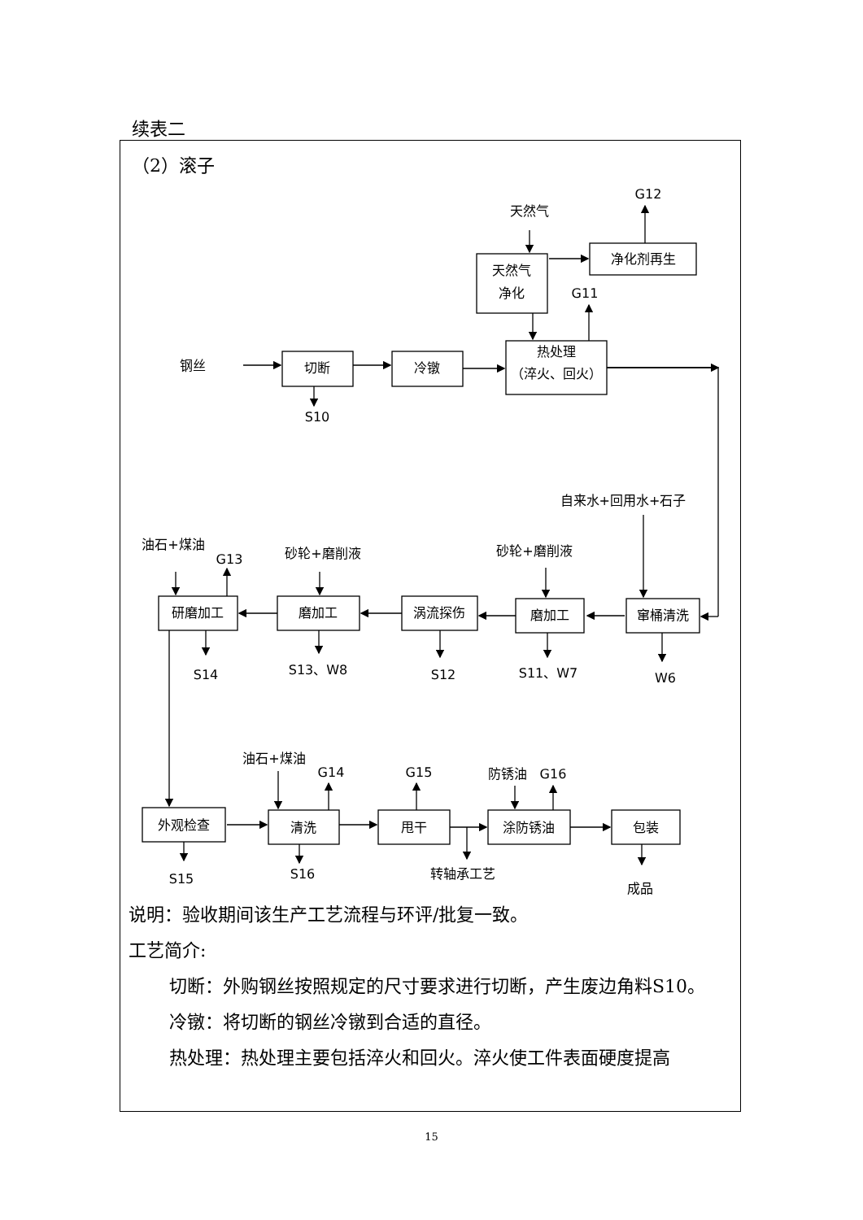续表二
（2）滚子
钢丝
切断
冷镦
热处理
（淬火、回火）
S10
天然气
天然气
净化
净化剂再生
G12
G11
自来水+回用水+石子
砂轮+磨削液
砂轮+磨削液
油石+煤油
G13
研磨加工
磨加工
涡流探伤
磨加工
窜桶清洗
S14
S13、W8
S12
S11、W7
W6
油石+煤油
G14
G15
防锈油
G16
外观检查
清洗
甩干
涂防锈油
包装
S15
S16
转轴承工艺
成品
说明：验收期间该生产工艺流程与环评/批复一致。
工艺简介:
切断：外购钢丝按照规定的尺寸要求进行切断，产生废边角料S10。
冷镦：将切断的钢丝冷镦到合适的直径。
热处理：热处理主要包括淬火和回火。淬火使工件表面硬度提高
15